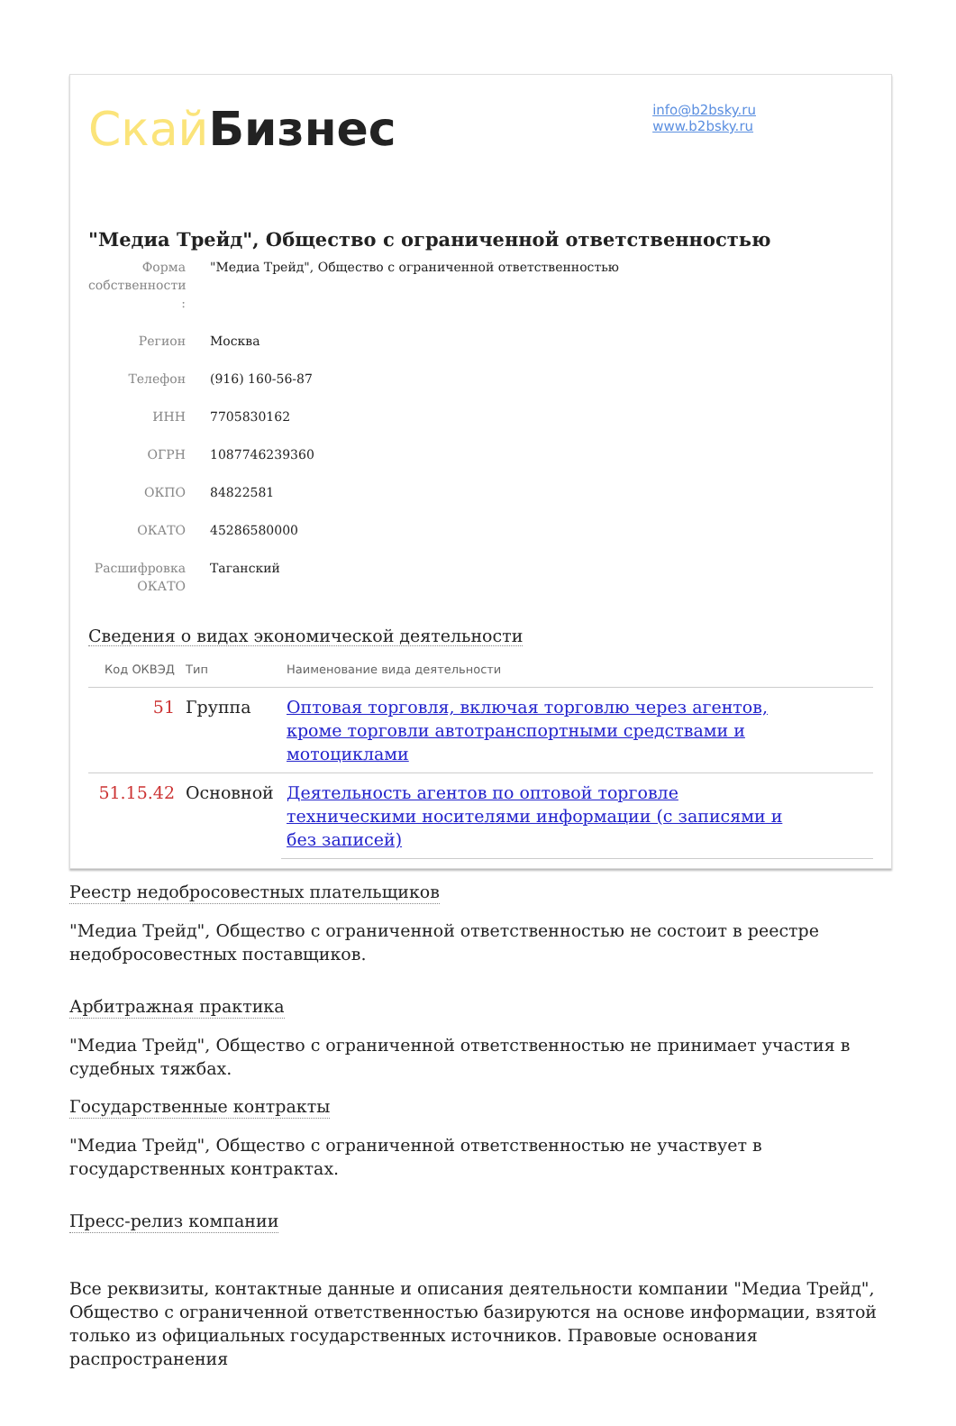Скай Бизнес
info@b2bsky.ru
www.b2bsky.ru
"Медиа Трейд", Общество с ограниченной ответственностью
Форма собственности :
"Медиа Трейд", Общество с ограниченной ответственностью
Регион Москва
Телефон (916) 160-56-87
ИНН 7705830162
ОГРН 1087746239360
ОКПО 84822581
ОКАТО 45286580000
Расшифровка ОКАТО
Таганский
Сведения о видах экономической деятельности
| Код ОКВЭД | Тип | Наименование вида деятельности |
| --- | --- | --- |
| 51 | Группа | Оптовая торговля, включая торговлю через агентов, кроме торговли автотранспортными средствами и мотоциклами |
| 51.15.42 | Основной | Деятельность агентов по оптовой торговле техническими носителями информации (с записями и без записей) |
Реестр недобросовестных плательщиков
"Медиа Трейд", Общество с ограниченной ответственностью не состоит в реестре недобросовестных поставщиков.
Арбитражная практика
"Медиа Трейд", Общество с ограниченной ответственностью не принимает участия в судебных тяжбах.
Государственные контракты
"Медиа Трейд", Общество с ограниченной ответственностью не участвует в государственных контрактах.
Пресс-релиз компании
Все реквизиты, контактные данные и описания деятельности компании "Медиа Трейд", Общество с ограниченной ответственностью базируются на основе информации, взятой только из официальных государственных источников. Правовые основания распространения